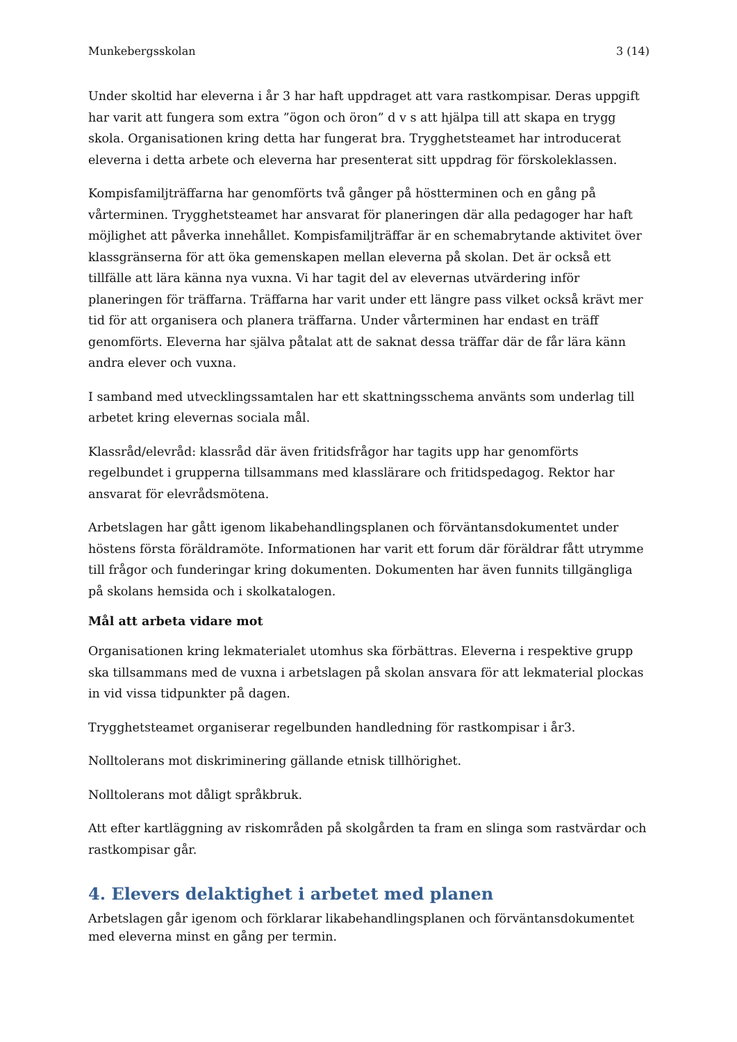Munkebergsskolan 3 (14)
Under skoltid har eleverna i år 3 har haft uppdraget att vara rastkompisar. Deras uppgift har varit att fungera som extra ”ögon och öron” d v s att hjälpa till att skapa en trygg skola. Organisationen kring detta har fungerat bra. Trygghetsteamet har introducerat eleverna i detta arbete och eleverna har presenterat sitt uppdrag för förskoleklassen.
Kompisfamiljträffarna har genomförts två gånger på höstterminen och en gång på vårterminen. Trygghetsteamet har ansvarat för planeringen där alla pedagoger har haft möjlighet att påverka innehållet. Kompisfamiljträffar är en schemabrytande aktivitet över klassgränserna för att öka gemenskapen mellan eleverna på skolan. Det är också ett tillfälle att lära känna nya vuxna. Vi har tagit del av elevernas utvärdering inför planeringen för träffarna. Träffarna har varit under ett längre pass vilket också krävt mer tid för att organisera och planera träffarna. Under vårterminen har endast en träff genomförts. Eleverna har själva påtalat att de saknat dessa träffar där de får lära känn andra elever och vuxna.
I samband med utvecklingssamtalen har ett skattningsschema använts som underlag till arbetet kring elevernas sociala mål.
Klassråd/elevråd: klassråd där även fritidsfrågor har tagits upp har genomförts regelbundet i grupperna tillsammans med klasslärare och fritidspedagog. Rektor har ansvarat för elevrådsmötena.
Arbetslagen har gått igenom likabehandlingsplanen och förväntansdokumentet under höstens första föräldramöte. Informationen har varit ett forum där föräldrar fått utrymme till frågor och funderingar kring dokumenten. Dokumenten har även funnits tillgängliga på skolans hemsida och i skolkatalogen.
Mål att arbeta vidare mot
Organisationen kring lekmaterialet utomhus ska förbättras. Eleverna i respektive grupp ska tillsammans med de vuxna i arbetslagen på skolan ansvara för att lekmaterial plockas in vid vissa tidpunkter på dagen.
Trygghetsteamet organiserar regelbunden handledning för rastkompisar i år3.
Nolltolerans mot diskriminering gällande etnisk tillhörighet.
Nolltolerans mot dåligt språkbruk.
Att efter kartläggning av riskområden på skolgården ta fram en slinga som rastvärdar och rastkompisar går.
4. Elevers delaktighet i arbetet med planen
Arbetslagen går igenom och förklarar likabehandlingsplanen och förväntansdokumentet med eleverna minst en gång per termin.